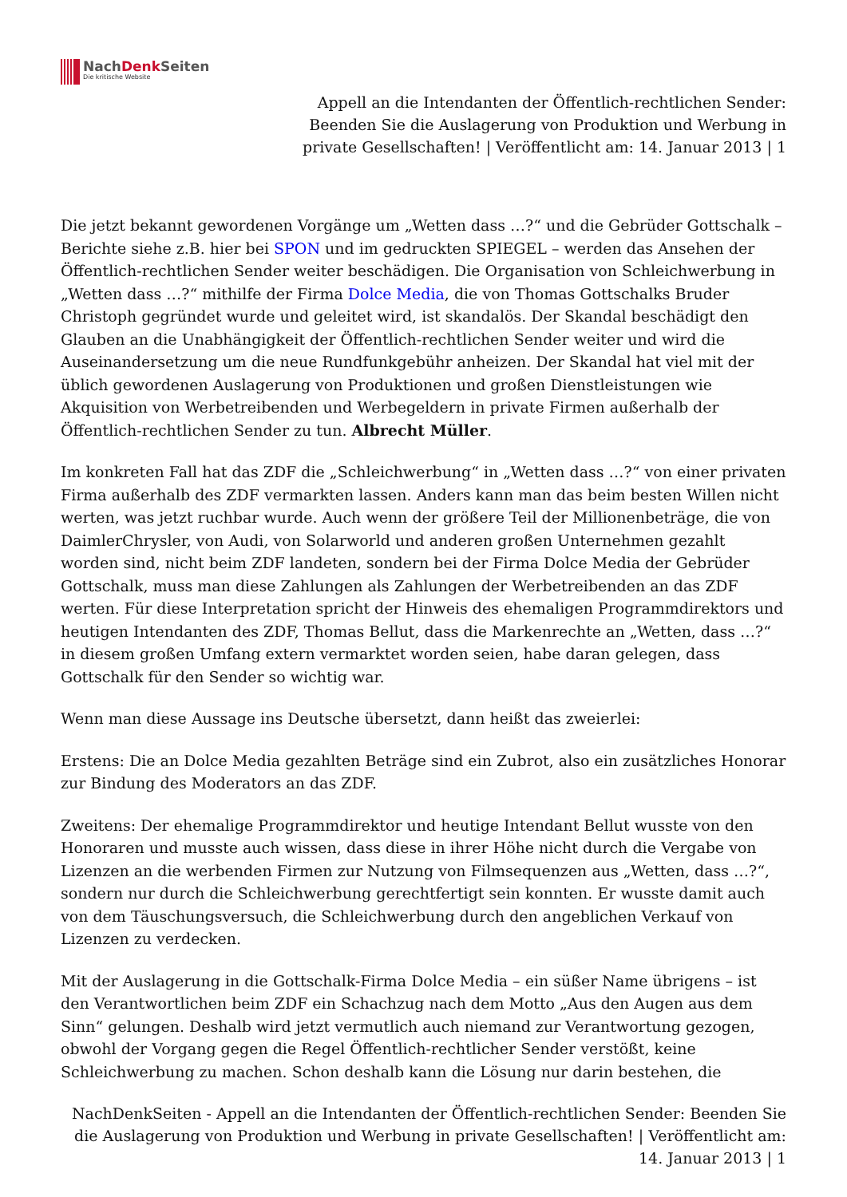NachDenk Seiten
Die kritische Website
Appell an die Intendanten der Öffentlich-rechtlichen Sender:
Beenden Sie die Auslagerung von Produktion und Werbung in
private Gesellschaften! | Veröffentlicht am: 14. Januar 2013 | 1
Die jetzt bekannt gewordenen Vorgänge um „Wetten dass …?“ und die Gebrüder Gottschalk – Berichte siehe z.B. hier bei SPON und im gedruckten SPIEGEL – werden das Ansehen der Öffentlich-rechtlichen Sender weiter beschädigen. Die Organisation von Schleichwerbung in „Wetten dass …?“ mithilfe der Firma Dolce Media, die von Thomas Gottschalks Bruder Christoph gegründet wurde und geleitet wird, ist skandalös. Der Skandal beschädigt den Glauben an die Unabhängigkeit der Öffentlich-rechtlichen Sender weiter und wird die Auseinandersetzung um die neue Rundfunkgebühr anheizen. Der Skandal hat viel mit der üblich gewordenen Auslagerung von Produktionen und großen Dienstleistungen wie Akquisition von Werbetreibenden und Werbegeldern in private Firmen außerhalb der Öffentlich-rechtlichen Sender zu tun. Albrecht Müller.
Im konkreten Fall hat das ZDF die „Schleichwerbung“ in „Wetten dass …?“ von einer privaten Firma außerhalb des ZDF vermarkten lassen. Anders kann man das beim besten Willen nicht werten, was jetzt ruchbar wurde. Auch wenn der größere Teil der Millionenbeträge, die von DaimlerChrysler, von Audi, von Solarworld und anderen großen Unternehmen gezahlt worden sind, nicht beim ZDF landeten, sondern bei der Firma Dolce Media der Gebrüder Gottschalk, muss man diese Zahlungen als Zahlungen der Werbetreibenden an das ZDF werten. Für diese Interpretation spricht der Hinweis des ehemaligen Programmdirektors und heutigen Intendanten des ZDF, Thomas Bellut, dass die Markenrechte an „Wetten, dass …?“ in diesem großen Umfang extern vermarktet worden seien, habe daran gelegen, dass Gottschalk für den Sender so wichtig war.
Wenn man diese Aussage ins Deutsche übersetzt, dann heißt das zweierlei:
Erstens: Die an Dolce Media gezahlten Beträge sind ein Zubrot, also ein zusätzliches Honorar zur Bindung des Moderators an das ZDF.
Zweitens: Der ehemalige Programmdirektor und heutige Intendant Bellut wusste von den Honoraren und musste auch wissen, dass diese in ihrer Höhe nicht durch die Vergabe von Lizenzen an die werbenden Firmen zur Nutzung von Filmsequenzen aus „Wetten, dass …?“, sondern nur durch die Schleichwerbung gerechtfertigt sein konnten. Er wusste damit auch von dem Täuschungsversuch, die Schleichwerbung durch den angeblichen Verkauf von Lizenzen zu verdecken.
Mit der Auslagerung in die Gottschalk-Firma Dolce Media – ein süßer Name übrigens – ist den Verantwortlichen beim ZDF ein Schachzug nach dem Motto „Aus den Augen aus dem Sinn“ gelungen. Deshalb wird jetzt vermutlich auch niemand zur Verantwortung gezogen, obwohl der Vorgang gegen die Regel Öffentlich-rechtlicher Sender verstößt, keine Schleichwerbung zu machen. Schon deshalb kann die Lösung nur darin bestehen, die
NachDenkSeiten - Appell an die Intendanten der Öffentlich-rechtlichen Sender: Beenden Sie die Auslagerung von Produktion und Werbung in private Gesellschaften! | Veröffentlicht am: 14. Januar 2013 | 1